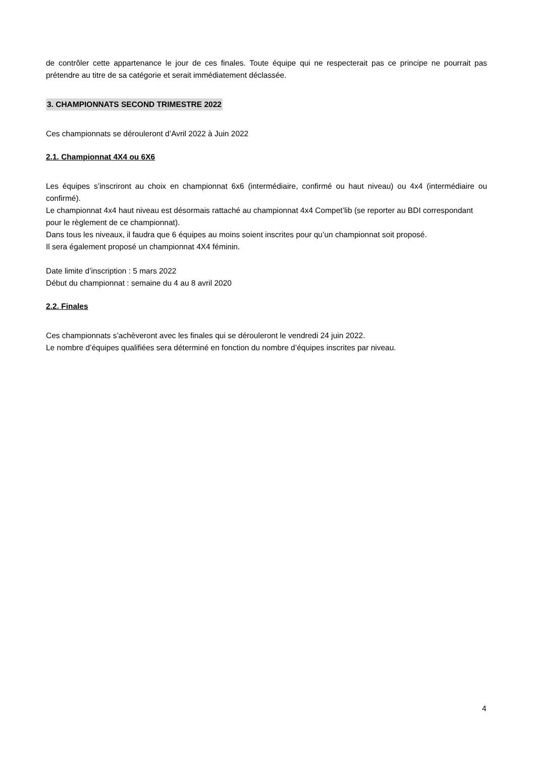de contrôler cette appartenance le jour de ces finales. Toute équipe qui ne respecterait pas ce principe ne pourrait pas prétendre au titre de sa catégorie et serait immédiatement déclassée.
3. CHAMPIONNATS SECOND TRIMESTRE 2022
Ces championnats se dérouleront d’Avril 2022 à Juin 2022
2.1. Championnat 4X4 ou 6X6
Les équipes s’inscriront au choix en championnat 6x6 (intermédiaire, confirmé ou haut niveau) ou 4x4 (intermédiaire ou confirmé).
Le championnat 4x4 haut niveau est désormais rattaché au championnat 4x4 Compet’lib (se reporter au BDI correspondant pour le règlement de ce championnat).
Dans tous les niveaux, il faudra que 6 équipes au moins soient inscrites pour qu’un championnat soit proposé.
Il sera également proposé un championnat 4X4 féminin.
Date limite d’inscription : 5 mars 2022
Début du championnat : semaine du 4 au 8 avril 2020
2.2. Finales
Ces championnats s’achèveront avec les finales qui se dérouleront le vendredi 24 juin 2022.
Le nombre d’équipes qualifiées sera déterminé en fonction du nombre d’équipes inscrites par niveau.
4